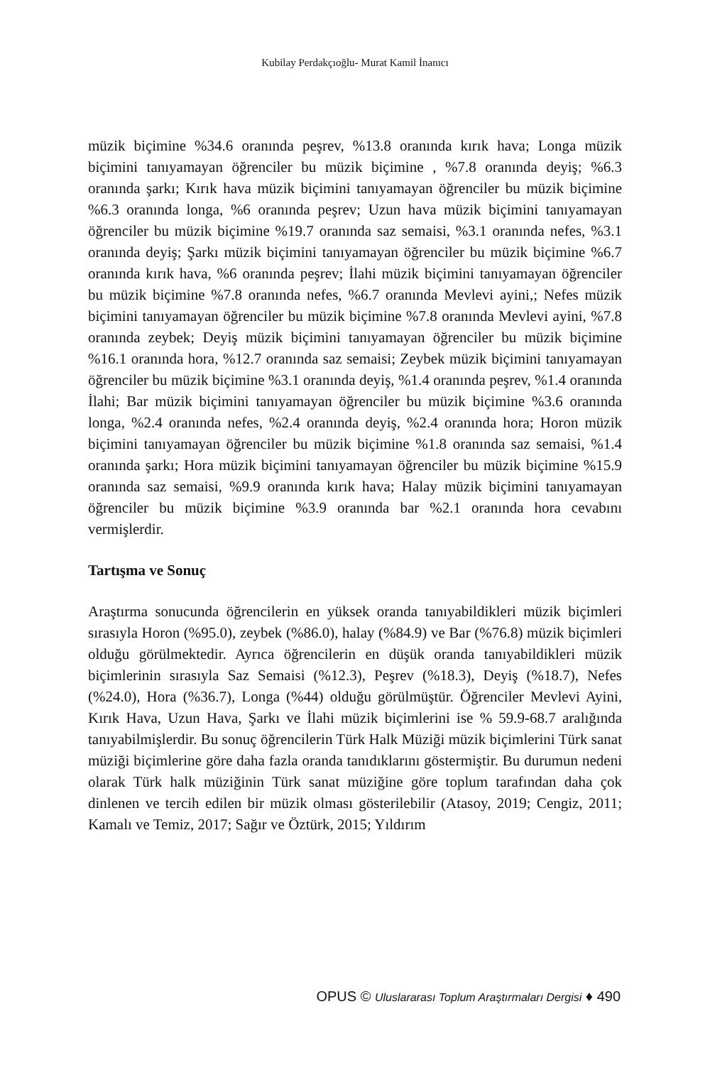Kubilay Perdakçıoğlu- Murat Kamil İnanıcı
müzik biçimine %34.6 oranında peşrev, %13.8 oranında kırık hava; Longa müzik biçimini tanıyamayan öğrenciler bu müzik biçimine , %7.8 oranında deyiş; %6.3 oranında şarkı; Kırık hava müzik biçimini tanıyamayan öğrenciler bu müzik biçimine %6.3 oranında longa, %6 oranında peşrev; Uzun hava müzik biçimini tanıyamayan öğrenciler bu müzik biçimine %19.7 oranında saz semaisi, %3.1 oranında nefes, %3.1 oranında deyiş; Şarkı müzik biçimini tanıyamayan öğrenciler bu müzik biçimine %6.7 oranında kırık hava, %6 oranında peşrev; İlahi müzik biçimini tanıyamayan öğrenciler bu müzik biçimine %7.8 oranında nefes, %6.7 oranında Mevlevi ayini,; Nefes müzik biçimini tanıyamayan öğrenciler bu müzik biçimine %7.8 oranında Mevlevi ayini, %7.8 oranında zeybek; Deyiş müzik biçimini tanıyamayan öğrenciler bu müzik biçimine %16.1 oranında hora, %12.7 oranında saz semaisi; Zeybek müzik biçimini tanıyamayan öğrenciler bu müzik biçimine %3.1 oranında deyiş, %1.4 oranında peşrev, %1.4 oranında İlahi; Bar müzik biçimini tanıyamayan öğrenciler bu müzik biçimine %3.6 oranında longa, %2.4 oranında nefes, %2.4 oranında deyiş, %2.4 oranında hora; Horon müzik biçimini tanıyamayan öğrenciler bu müzik biçimine %1.8 oranında saz semaisi, %1.4 oranında şarkı; Hora müzik biçimini tanıyamayan öğrenciler bu müzik biçimine %15.9 oranında saz semaisi, %9.9 oranında kırık hava; Halay müzik biçimini tanıyamayan öğrenciler bu müzik biçimine %3.9 oranında bar %2.1 oranında hora cevabını vermişlerdir.
Tartışma ve Sonuç
Araştırma sonucunda öğrencilerin en yüksek oranda tanıyabildikleri müzik biçimleri sırasıyla Horon (%95.0), zeybek (%86.0), halay (%84.9) ve Bar (%76.8) müzik biçimleri olduğu görülmektedir. Ayrıca öğrencilerin en düşük oranda tanıyabildikleri müzik biçimlerinin sırasıyla Saz Semaisi (%12.3), Peşrev (%18.3), Deyiş (%18.7), Nefes (%24.0), Hora (%36.7), Longa (%44) olduğu görülmüştür. Öğrenciler Mevlevi Ayini, Kırık Hava, Uzun Hava, Şarkı ve İlahi müzik biçimlerini ise % 59.9-68.7 aralığında tanıyabilmişlerdir. Bu sonuç öğrencilerin Türk Halk Müziği müzik biçimlerini Türk sanat müziği biçimlerine göre daha fazla oranda tanıdıklarını göstermiştir. Bu durumun nedeni olarak Türk halk müziğinin Türk sanat müziğine göre toplum tarafından daha çok dinlenen ve tercih edilen bir müzik olması gösterilebilir (Atasoy, 2019; Cengiz, 2011; Kamalı ve Temiz, 2017; Sağır ve Öztürk, 2015; Yıldırım
OPUS © Uluslararası Toplum Araştırmaları Dergisi ♦ 490